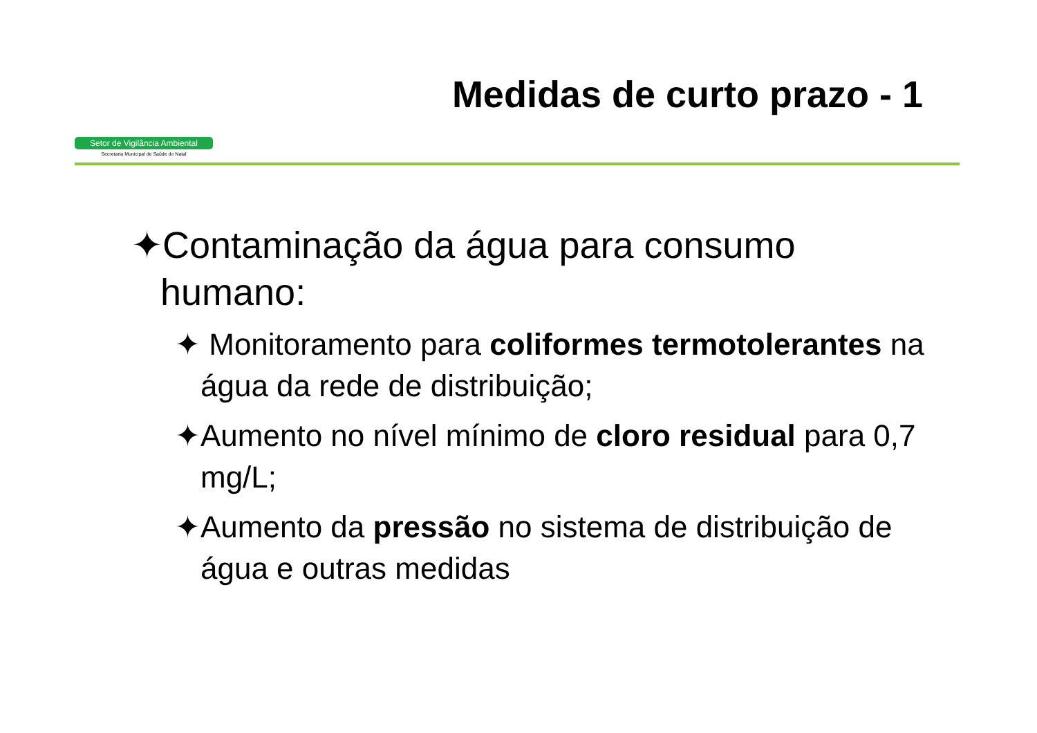Setor de Vigilância Ambiental
Secretaria Municipal de Saúde do Natal
Medidas de curto prazo - 1
✦Contaminação da água para consumo humano:
✦ Monitoramento para coliformes termotolerantes na água da rede de distribuição;
✦Aumento no nível mínimo de cloro residual para 0,7 mg/L;
✦Aumento da pressão no sistema de distribuição de água e outras medidas